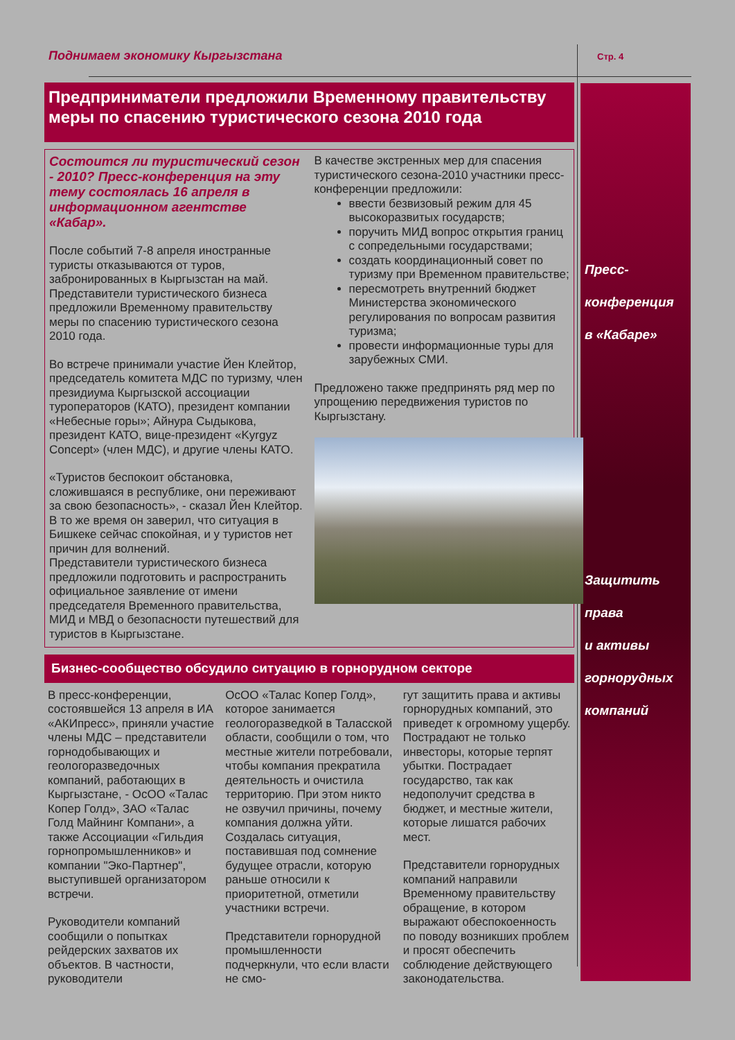Поднимаем экономику Кыргызстана
Стр. 4
Пресс-
конференция
в «Кабаре»
Защитить
права
и активы
горнорудных
компаний
Предприниматели предложили Временному правительству меры по спасению туристического сезона 2010 года
Состоится ли туристический сезон - 2010? Пресс-конференция на эту тему состоялась 16 апреля в информационном агентстве «Кабар».
После событий 7-8 апреля иностранные туристы отказываются от туров, забронированных в Кыргызстан на май. Представители туристического бизнеса предложили Временному правительству меры по спасению туристического сезона 2010 года.
Во встрече принимали участие Йен Клейтор, председатель комитета МДС по туризму, член президиума Кыргызской ассоциации туроператоров (КАТО), президент компании «Небесные горы»; Айнура Сыдыкова, президент КАТО, вице-президент «Kyrgyz Concept» (член МДС), и другие члены КАТО.
«Туристов беспокоит обстановка, сложившаяся в республике, они переживают за свою безопасность», - сказал Йен Клейтор. В то же время он заверил, что ситуация в Бишкеке сейчас спокойная, и у туристов нет причин для волнений.
Представители туристического бизнеса предложили подготовить и распространить официальное заявление от имени председателя Временного правительства, МИД и МВД о безопасности путешествий для туристов в Кыргызстане.
В качестве экстренных мер для спасения туристического сезона-2010 участники пресс-конференции предложили:
ввести безвизовый режим для 45 высокоразвитых государств;
поручить МИД вопрос открытия границ с сопредельными государствами;
создать координационный совет по туризму при Временном правительстве;
пересмотреть внутренний бюджет Министерства экономического регулирования по вопросам развития туризма;
провести информационные туры для зарубежных СМИ.
Предложено также предпринять ряд мер по упрощению передвижения туристов по Кыргызстану.
Бизнес-сообщество обсудило ситуацию в горнорудном секторе
В пресс-конференции, состоявшейся 13 апреля в ИА «АКИпресс», приняли участие члены МДС – представители горнодобывающих и геологоразведочных компаний, работающих в Кыргызстане, - ОсОО «Талас Копер Голд», ЗАО «Талас Голд Майнинг Компани», а также Ассоциации «Гильдия горнопромышленников» и компании "Эко-Партнер", выступившей организатором встречи.
Руководители компаний сообщили о попытках рейдерских захватов их объектов. В частности, руководители
ОсОО «Талас Копер Голд», которое занимается геологоразведкой в Таласской области, сообщили о том, что местные жители потребовали, чтобы компания прекратила деятельность и очистила территорию. При этом никто не озвучил причины, почему компания должна уйти. Создалась ситуация, поставившая под сомнение будущее отрасли, которую раньше относили к приоритетной, отметили участники встречи.
Представители горнорудной промышленности подчеркнули, что если власти не смо-
гут защитить права и активы горнорудных компаний, это приведет к огромному ущербу. Пострадают не только инвесторы, которые терпят убытки. Пострадает государство, так как недополучит средства в бюджет, и местные жители, которые лишатся рабочих мест.
Представители горнорудных компаний направили Временному правительству обращение, в котором выражают обеспокоенность по поводу возникших проблем и просят обеспечить соблюдение действующего законодательства.